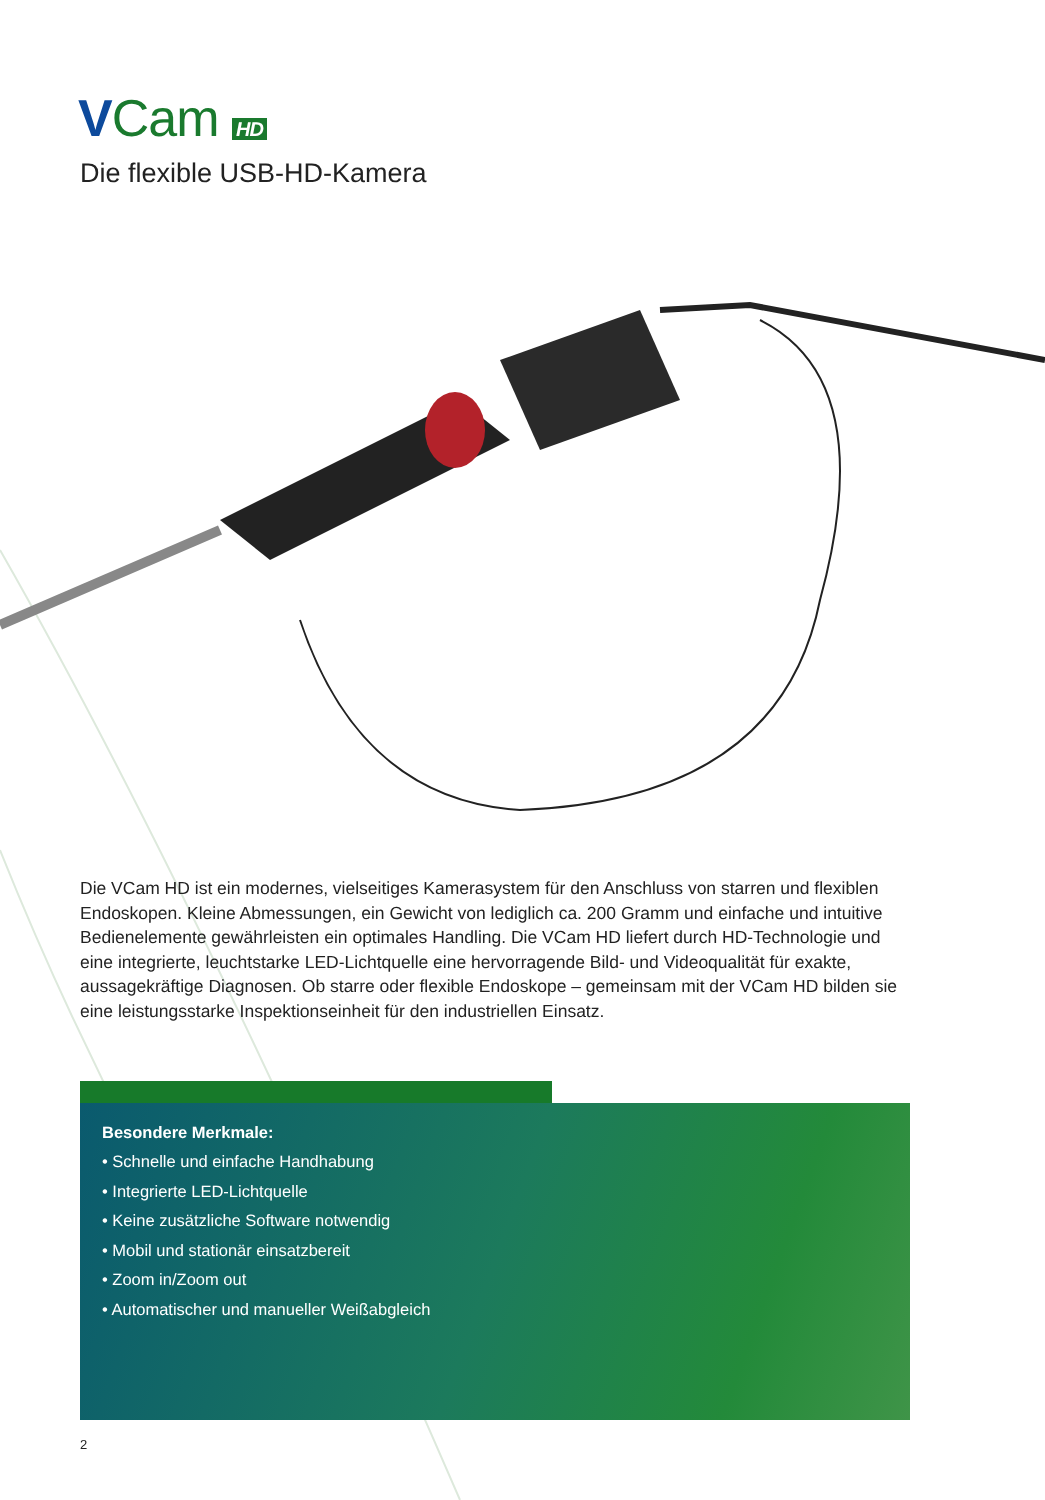VCam HD
Die flexible USB-HD-Kamera
Die VCam HD ist ein modernes, vielseitiges Kamerasystem für den Anschluss von starren und flexiblen Endoskopen. Kleine Abmessungen, ein Gewicht von lediglich ca. 200 Gramm und einfache und intuitive Bedienelemente gewährleisten ein optimales Handling. Die VCam HD liefert durch HD-Technologie und eine integrierte, leuchtstarke LED-Lichtquelle eine hervorragende Bild- und Videoqualität für exakte, aussagekräftige Diagnosen. Ob starre oder flexible Endoskope – gemeinsam mit der VCam HD bilden sie eine leistungsstarke Inspektionseinheit für den industriellen Einsatz.
Besondere Merkmale:
• Schnelle und einfache Handhabung
• Integrierte LED-Lichtquelle
• Keine zusätzliche Software notwendig
• Mobil und stationär einsatzbereit
• Zoom in/Zoom out
• Automatischer und manueller Weißabgleich
2